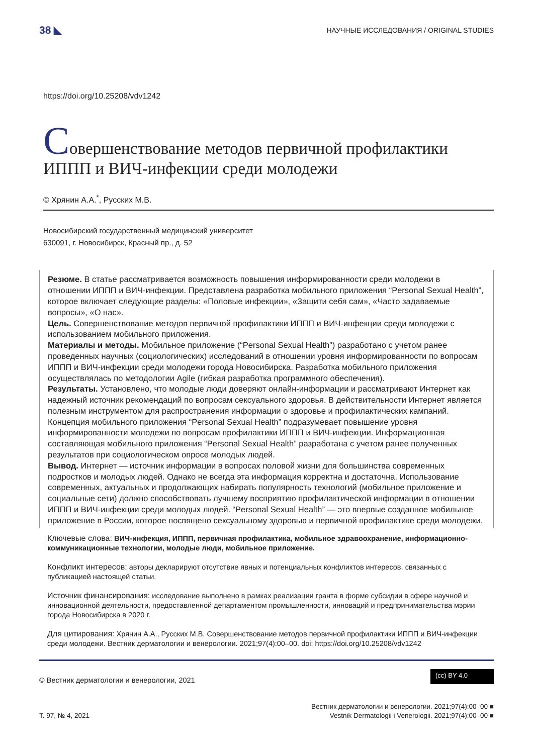38 ◣ НАУЧНЫЕ ИССЛЕДОВАНИЯ / ORIGINAL STUDIES
https://doi.org/10.25208/vdv1242
Совершенствование методов первичной профилактики ИППП и ВИЧ-инфекции среди молодежи
© Хрянин А.А.<sup>*</sup>, Русских М.В.
Новосибирский государственный медицинский университет
630091, г. Новосибирск, Красный пр., д. 52
Резюме. В статье рассматривается возможность повышения информированности среди молодежи в отношении ИППП и ВИЧ-инфекции. Представлена разработка мобильного приложения “Personal Sexual Health”, которое включает следующие разделы: «Половые инфекции», «Защити себя сам», «Часто задаваемые вопросы», «О нас».
Цель. Совершенствование методов первичной профилактики ИППП и ВИЧ-инфекции среди молодежи с использованием мобильного приложения.
Материалы и методы. Мобильное приложение (“Personal Sexual Health”) разработано с учетом ранее проведенных научных (социологических) исследований в отношении уровня информированности по вопросам ИППП и ВИЧ-инфекции среди молодежи города Новосибирска. Разработка мобильного приложения осуществлялась по методологии Agile (гибкая разработка программного обеспечения).
Результаты. Установлено, что молодые люди доверяют онлайн-информации и рассматривают Интернет как надежный источник рекомендаций по вопросам сексуального здоровья. В действительности Интернет является полезным инструментом для распространения информации о здоровье и профилактических кампаний. Концепция мобильного приложения “Personal Sexual Health” подразумевает повышение уровня информированности молодежи по вопросам профилактики ИППП и ВИЧ-инфекции. Информационная составляющая мобильного приложения “Personal Sexual Health” разработана с учетом ранее полученных результатов при социологическом опросе молодых людей.
Вывод. Интернет — источник информации в вопросах половой жизни для большинства современных подростков и молодых людей. Однако не всегда эта информация корректна и достаточна. Использование современных, актуальных и продолжающих набирать популярность технологий (мобильное приложение и социальные сети) должно способствовать лучшему восприятию профилактической информации в отношении ИППП и ВИЧ-инфекции среди молодых людей. “Personal Sexual Health” — это впервые созданное мобильное приложение в России, которое посвящено сексуальному здоровью и первичной профилактике среди молодежи.
Ключевые слова: ВИЧ-инфекция, ИППП, первичная профилактика, мобильное здравоохранение, информационно-коммуникационные технологии, молодые люди, мобильное приложение.
Конфликт интересов: авторы декларируют отсутствие явных и потенциальных конфликтов интересов, связанных с публикацией настоящей статьи.
Источник финансирования: исследование выполнено в рамках реализации гранта в форме субсидии в сфере научной и инновационной деятельности, предоставленной департаментом промышленности, инноваций и предпринимательства мэрии города Новосибирска в 2020 г.
Для цитирования: Хрянин А.А., Русских М.В. Совершенствование методов первичной профилактики ИППП и ВИЧ-инфекции среди молодежи. Вестник дерматологии и венерологии. 2021;97(4):00–00. doi: https://doi.org/10.25208/vdv1242
© Вестник дерматологии и венерологии, 2021 (cc) BY 4.0
Т. 97, № 4, 2021 Вестник дерматологии и венерологии. 2021;97(4):00–00 ■
Vestnik Dermatologii i Venerologii. 2021;97(4):00–00 ■